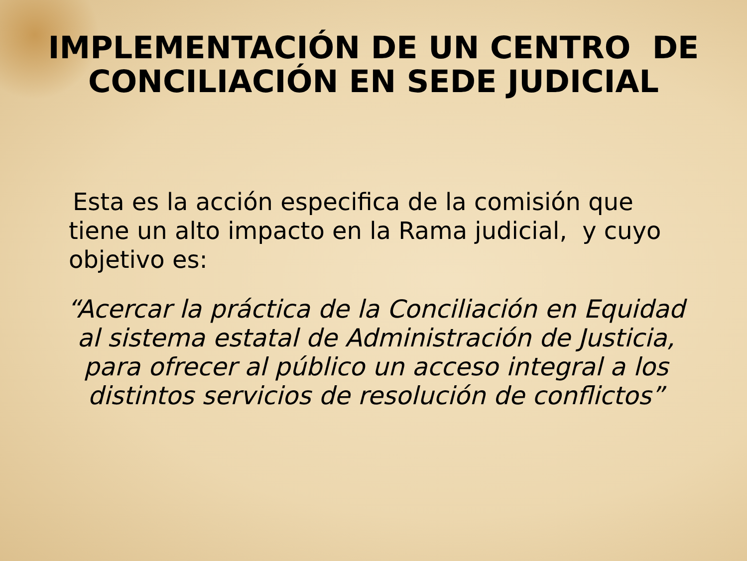IMPLEMENTACIÓN DE UN CENTRO DE
CONCILIACIÓN EN SEDE JUDICIAL
Esta es la acción especifica de la comisión que tiene un alto impacto en la Rama judicial, y cuyo objetivo es:
“Acercar la práctica de la Conciliación en Equidad al sistema estatal de Administración de Justicia, para ofrecer al público un acceso integral a los distintos servicios de resolución de conflictos”